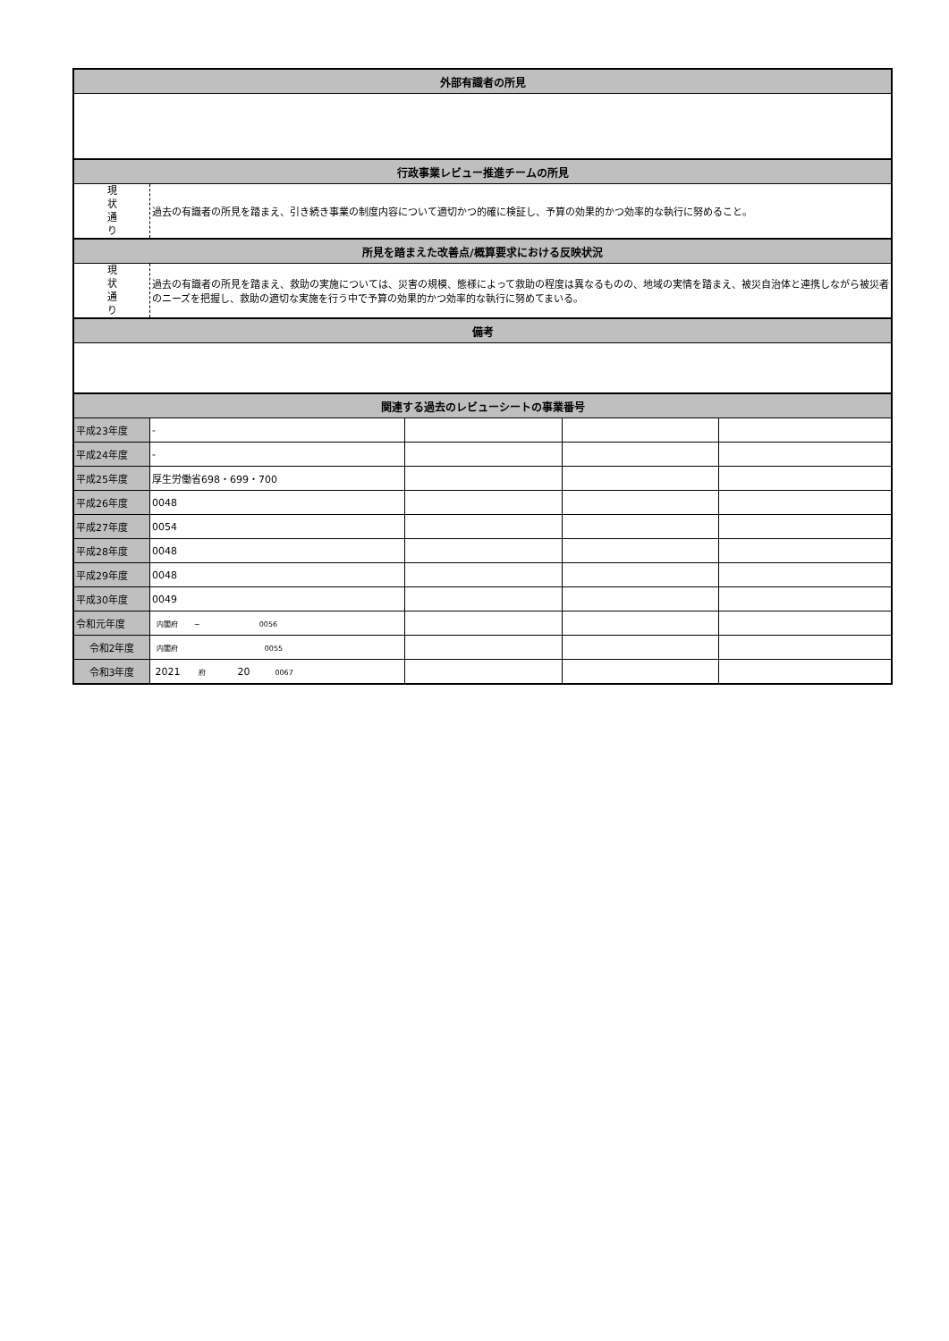| 外部有識者の所見 | | | | |
| --- | --- | --- | --- | --- |
| 行政事業レビュー推進チームの所見 | | | | |
| 現 状 通 り | 過去の有識者の所見を踏まえ、引き続き事業の制度内容について適切かつ的確に検証し、予算の効果的かつ効率的な執行に努めること。 | | | |
| 所見を踏まえた改善点/概算要求における反映状況 | | | | |
| 現 状 通 り | 過去の有識者の所見を踏まえ、救助の実施については、災害の規模、態様によって救助の程度は異なるものの、地域の実情を踏まえ、被災自治体と連携しながら被災者のニーズを把握し、救助の適切な実施を行う中で予算の効果的かつ効率的な執行に努めてまいる。 | | | |
| 備考 | | | | |
| 関連する過去のレビューシートの事業番号 | | | | |
| 平成23年度 | - | | | |
| 平成24年度 | - | | | |
| 平成25年度 | 厚生労働省698・699・700 | | | |
| 平成26年度 | 0048 | | | |
| 平成27年度 | 0054 | | | |
| 平成28年度 | 0048 | | | |
| 平成29年度 | 0048 | | | |
| 平成30年度 | 0049 | | | |
| 令和元年度 | 内閣府 − 0056 | | | |
| 令和2年度 | 内閣府 0055 | | | |
| 令和3年度 | 2021 府 20 0067 | | | |